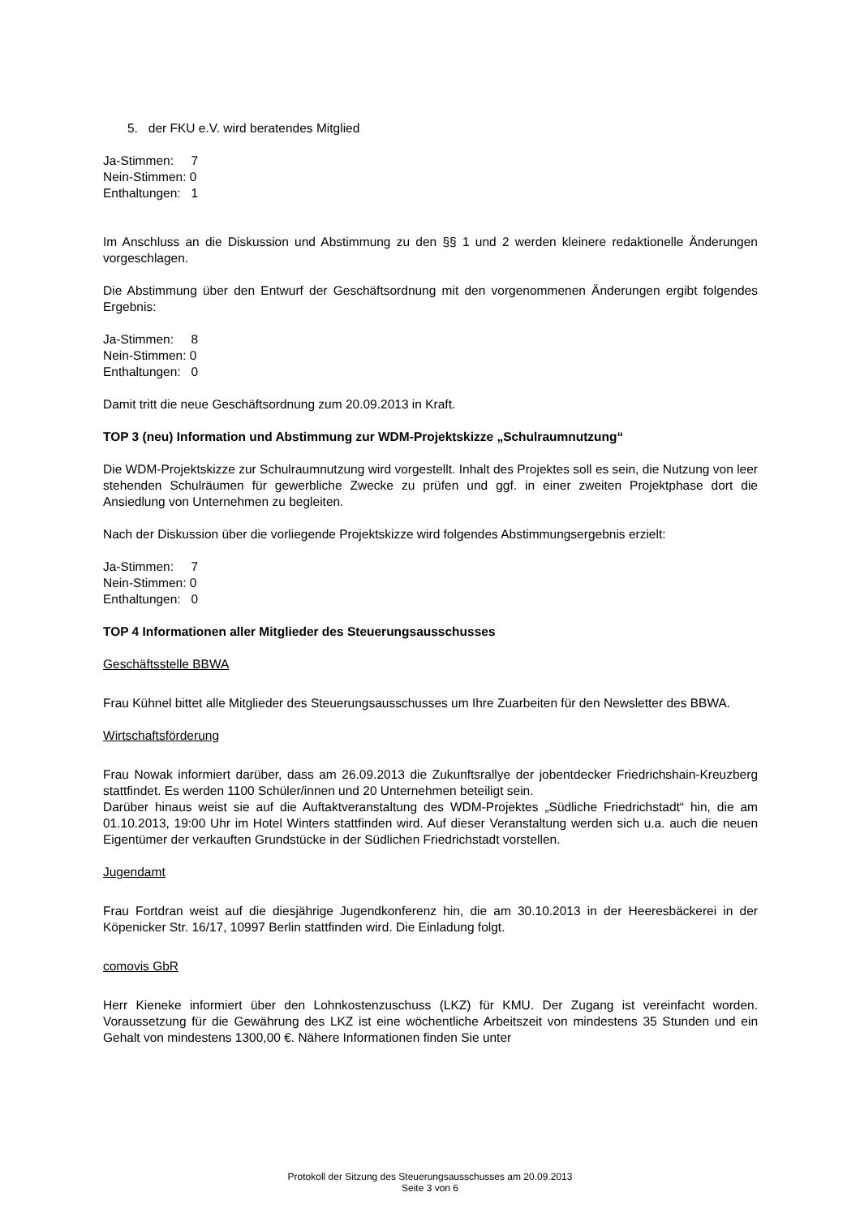5. der FKU e.V. wird beratendes Mitglied
Ja-Stimmen: 7
Nein-Stimmen: 0
Enthaltungen: 1
Im Anschluss an die Diskussion und Abstimmung zu den §§ 1 und 2 werden kleinere redaktionelle Änderungen vorgeschlagen.
Die Abstimmung über den Entwurf der Geschäftsordnung mit den vorgenommenen Änderungen ergibt folgendes Ergebnis:
Ja-Stimmen: 8
Nein-Stimmen: 0
Enthaltungen: 0
Damit tritt die neue Geschäftsordnung zum 20.09.2013 in Kraft.
TOP 3 (neu) Information und Abstimmung zur WDM-Projektskizze „Schulraumnutzung“
Die WDM-Projektskizze zur Schulraumnutzung wird vorgestellt. Inhalt des Projektes soll es sein, die Nutzung von leer stehenden Schulräumen für gewerbliche Zwecke zu prüfen und ggf. in einer zweiten Projektphase dort die Ansiedlung von Unternehmen zu begleiten.
Nach der Diskussion über die vorliegende Projektskizze wird folgendes Abstimmungsergebnis erzielt:
Ja-Stimmen: 7
Nein-Stimmen: 0
Enthaltungen: 0
TOP 4 Informationen aller Mitglieder des Steuerungsausschusses
Geschäftsstelle BBWA
Frau Kühnel bittet alle Mitglieder des Steuerungsausschusses um Ihre Zuarbeiten für den Newsletter des BBWA.
Wirtschaftsförderung
Frau Nowak informiert darüber, dass am 26.09.2013 die Zukunftsrallye der jobentdecker Friedrichshain-Kreuzberg stattfindet. Es werden 1100 Schüler/innen und 20 Unternehmen beteiligt sein.
Darüber hinaus weist sie auf die Auftaktveranstaltung des WDM-Projektes „Südliche Friedrichstadt“ hin, die am 01.10.2013, 19:00 Uhr im Hotel Winters stattfinden wird. Auf dieser Veranstaltung werden sich u.a. auch die neuen Eigentümer der verkauften Grundstücke in der Südlichen Friedrichstadt vorstellen.
Jugendamt
Frau Fortdran weist auf die diesjährige Jugendkonferenz hin, die am 30.10.2013 in der Heeresbäckerei in der Köpenicker Str. 16/17, 10997 Berlin stattfinden wird. Die Einladung folgt.
comovis GbR
Herr Kieneke informiert über den Lohnkostenzuschuss (LKZ) für KMU. Der Zugang ist vereinfacht worden. Voraussetzung für die Gewährung des LKZ ist eine wöchentliche Arbeitszeit von mindestens 35 Stunden und ein Gehalt von mindestens 1300,00 €. Nähere Informationen finden Sie unter
Protokoll der Sitzung des Steuerungsausschusses am 20.09.2013
Seite 3 von 6